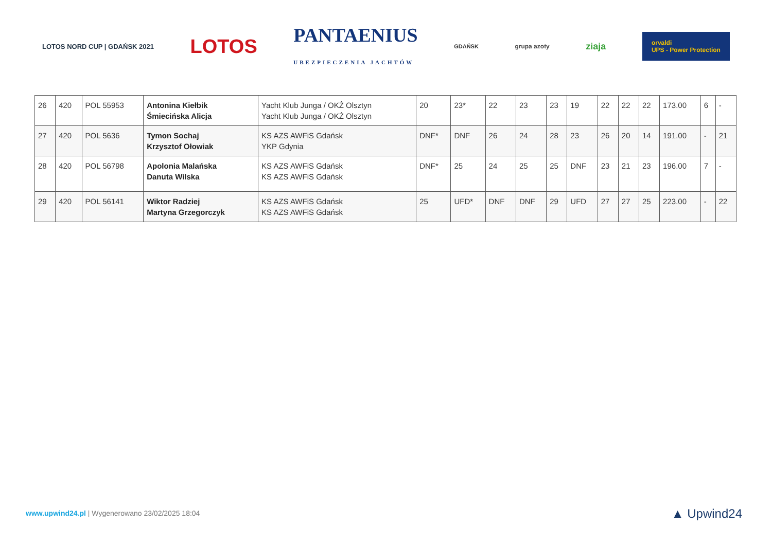LOTOS NORD CUP | GDAŃSK 2021 LOTOS PANTAENIUS
UBEZPIECZENIA JACHTÓW GDAŃSK grupa azoty ziaja orvaldi
UPS - Power Protection
| 26 | 420 | POL 55953 | Antonina Kiełbik Śmiecińska Alicja | Yacht Klub Junga / OKŻ Olsztyn Yacht Klub Junga / OKŻ Olsztyn | 20 | 23* | 22 | 23 | 23 | 19 | 22 | 22 | 22 | 173.00 | 6 | - |
| 27 | 420 | POL 5636 | Tymon Sochaj Krzysztof Ołowiak | KS AZS AWFiS Gdańsk YKP Gdynia | DNF* | DNF | 26 | 24 | 28 | 23 | 26 | 20 | 14 | 191.00 | - | 21 |
| 28 | 420 | POL 56798 | Apolonia Malańska Danuta Wilska | KS AZS AWFiS Gdańsk KS AZS AWFiS Gdańsk | DNF* | 25 | 24 | 25 | 25 | DNF | 23 | 21 | 23 | 196.00 | 7 | - |
| 29 | 420 | POL 56141 | Wiktor Radziej Martyna Grzegorczyk | KS AZS AWFiS Gdańsk KS AZS AWFiS Gdańsk | 25 | UFD* | DNF | DNF | 29 | UFD | 27 | 27 | 25 | 223.00 | - | 22 |
www.upwind24.pl | Wygenerowano 23/02/2025 18:04
▲ Upwind24